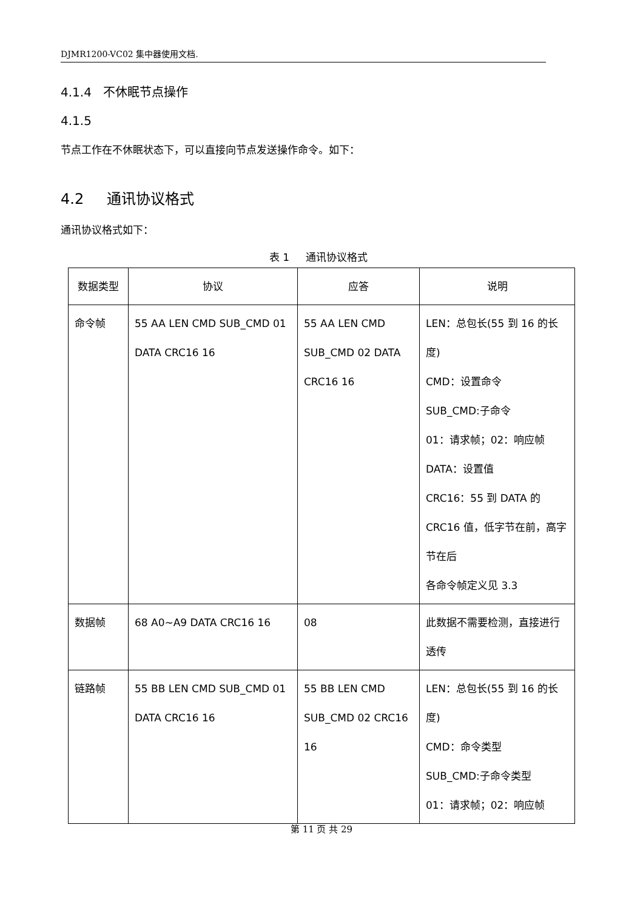DJMR1200-VC02 集中器使用文档.
4.1.4 不休眠节点操作
4.1.5
节点工作在不休眠状态下，可以直接向节点发送操作命令。如下：
4.2 通讯协议格式
通讯协议格式如下：
表 1 通讯协议格式
| 数据类型 | 协议 | 应答 | 说明 |
| --- | --- | --- | --- |
| 命令帧 | 55 AA LEN CMD SUB_CMD 01 DATA CRC16 16 | 55 AA LEN CMD SUB_CMD 02 DATA CRC16 16 | LEN：总包长(55 到 16 的长度) CMD：设置命令 SUB_CMD:子命令 01：请求帧；02：响应帧 DATA：设置值 CRC16：55 到 DATA 的 CRC16 值，低字节在前，高字节在后 各命令帧定义见 3.3 |
| 数据帧 | 68 A0~A9 DATA CRC16 16 | 08 | 此数据不需要检测，直接进行透传 |
| 链路帧 | 55 BB LEN CMD SUB_CMD 01 DATA CRC16 16 | 55 BB LEN CMD SUB_CMD 02 CRC16 16 | LEN：总包长(55 到 16 的长度) CMD：命令类型 SUB_CMD:子命令类型 01：请求帧；02：响应帧 |
第 11 页 共 29